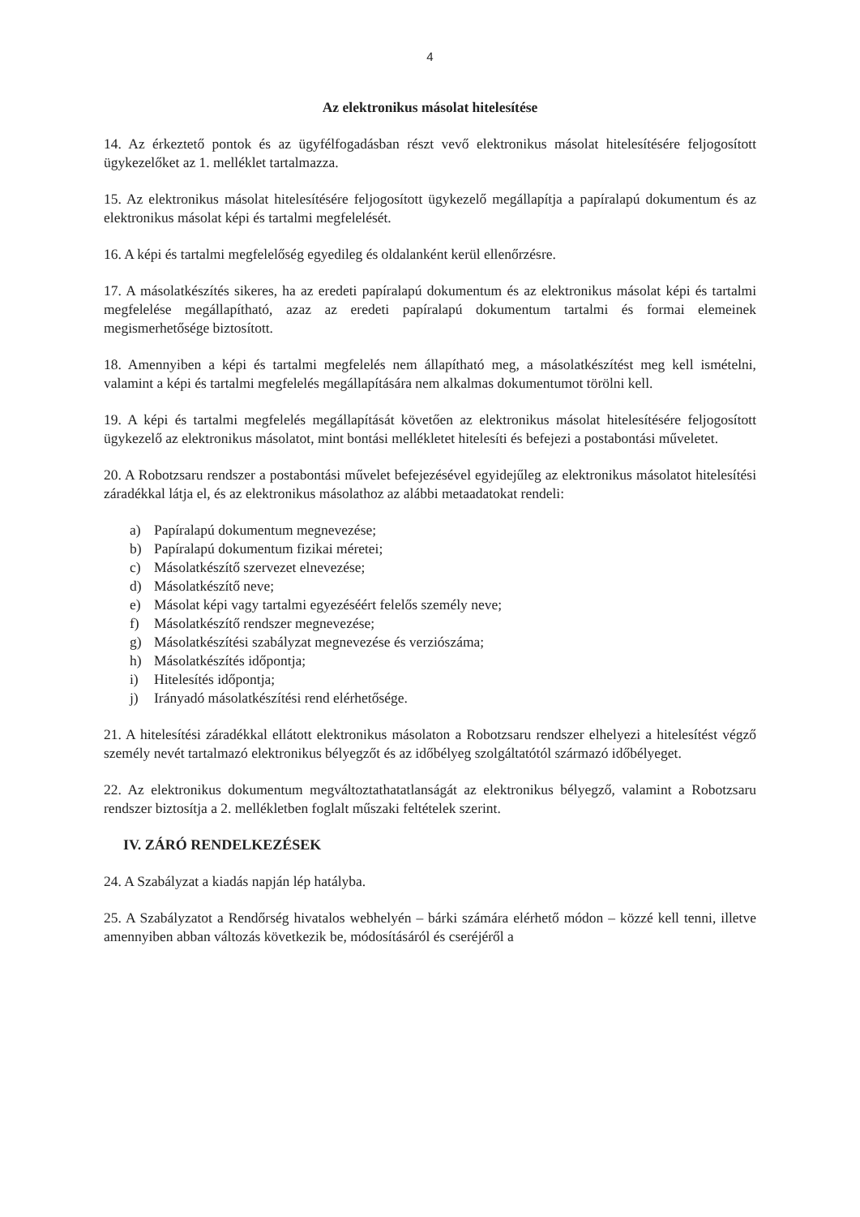4
Az elektronikus másolat hitelesítése
14. Az érkeztető pontok és az ügyfélfogadásban részt vevő elektronikus másolat hitelesítésére feljogosított ügykezelőket az 1. melléklet tartalmazza.
15. Az elektronikus másolat hitelesítésére feljogosított ügykezelő megállapítja a papíralapú dokumentum és az elektronikus másolat képi és tartalmi megfelelését.
16. A képi és tartalmi megfelelőség egyedileg és oldalanként kerül ellenőrzésre.
17. A másolatkészítés sikeres, ha az eredeti papíralapú dokumentum és az elektronikus másolat képi és tartalmi megfelelése megállapítható, azaz az eredeti papíralapú dokumentum tartalmi és formai elemeinek megismerhetősége biztosított.
18. Amennyiben a képi és tartalmi megfelelés nem állapítható meg, a másolatkészítést meg kell ismételni, valamint a képi és tartalmi megfelelés megállapítására nem alkalmas dokumentumot törölni kell.
19. A képi és tartalmi megfelelés megállapítását követően az elektronikus másolat hitelesítésére feljogosított ügykezelő az elektronikus másolatot, mint bontási mellékletet hitelesíti és befejezi a postabontási műveletet.
20. A Robotzsaru rendszer a postabontási művelet befejezésével egyidejűleg az elektronikus másolatot hitelesítési záradékkal látja el, és az elektronikus másolathoz az alábbi metaadatokat rendeli:
a) Papíralapú dokumentum megnevezése;
b) Papíralapú dokumentum fizikai méretei;
c) Másolatkészítő szervezet elnevezése;
d) Másolatkészítő neve;
e) Másolat képi vagy tartalmi egyezéséért felelős személy neve;
f) Másolatkészítő rendszer megnevezése;
g) Másolatkészítési szabályzat megnevezése és verziószáma;
h) Másolatkészítés időpontja;
i) Hitelesítés időpontja;
j) Irányadó másolatkészítési rend elérhetősége.
21. A hitelesítési záradékkal ellátott elektronikus másolaton a Robotzsaru rendszer elhelyezi a hitelesítést végző személy nevét tartalmazó elektronikus bélyegzőt és az időbélyeg szolgáltatótól származó időbélyeget.
22. Az elektronikus dokumentum megváltoztathatatlanságát az elektronikus bélyegző, valamint a Robotzsaru rendszer biztosítja a 2. mellékletben foglalt műszaki feltételek szerint.
IV. ZÁRÓ RENDELKEZÉSEK
24. A Szabályzat a kiadás napján lép hatályba.
25. A Szabályzatot a Rendőrség hivatalos webhelyén – bárki számára elérhető módon – közzé kell tenni, illetve amennyiben abban változás következik be, módosításáról és cseréjéről a